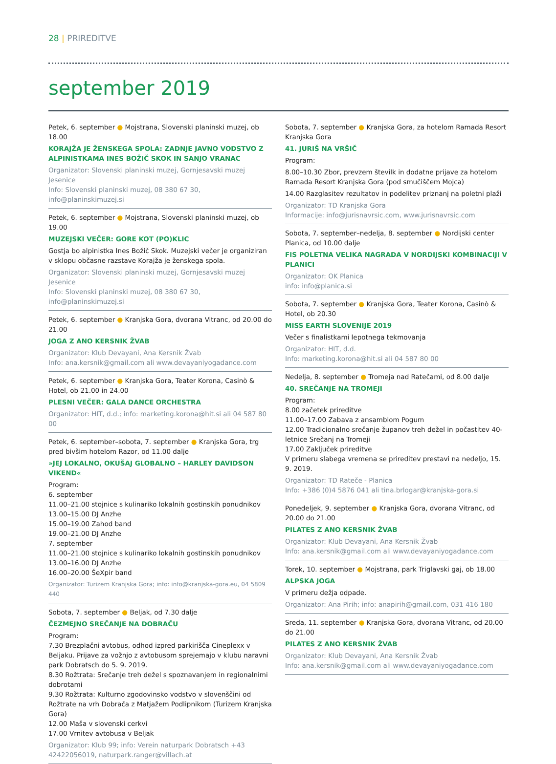28 | PRIREDITVE
september 2019
Petek, 6. september ● Mojstrana, Slovenski planinski muzej, ob 18.00
KORAJŽA JE ŽENSKEGA SPOLA: ZADNJE JAVNO VODSTVO Z ALPINISTKAMA INES BOŽIČ SKOK IN SANJO VRANAC
Organizator: Slovenski planinski muzej, Gornjesavski muzej Jesenice
Info: Slovenski planinski muzej, 08 380 67 30, info@planinskimuzej.si
Petek, 6. september ● Mojstrana, Slovenski planinski muzej, ob 19.00
MUZEJSKI VEČER: GORE KOT (PO)KLIC
Gostja bo alpinistka Ines Božič Skok. Muzejski večer je organiziran v sklopu občasne razstave Korajža je ženskega spola.
Organizator: Slovenski planinski muzej, Gornjesavski muzej Jesenice
Info: Slovenski planinski muzej, 08 380 67 30, info@planinskimuzej.si
Petek, 6. september ● Kranjska Gora, dvorana Vitranc, od 20.00 do 21.00
JOGA Z ANO KERSNIK ŽVAB
Organizator: Klub Devayani, Ana Kersnik Žvab
Info: ana.kersnik@gmail.com ali www.devayaniyogadance.com
Petek, 6. september ● Kranjska Gora, Teater Korona, Casinò & Hotel, ob 21.00 in 24.00
PLESNI VEČER: GALA DANCE ORCHESTRA
Organizator: HIT, d.d.; info: marketing.korona@hit.si ali 04 587 80 00
Petek, 6. september–sobota, 7. september ● Kranjska Gora, trg pred bivšim hotelom Razor, od 11.00 dalje
»JEJ LOKALNO, OKUŠAJ GLOBALNO – HARLEY DAVIDSON VIKEND«
Program:
6. september
11.00–21.00 stojnice s kulinariko lokalnih gostinskih ponudnikov
13.00–15.00 DJ Anzhe
15.00–19.00 Zahod band
19.00–21.00 DJ Anzhe
7. september
11.00–21.00 stojnice s kulinariko lokalnih gostinskih ponudnikov
13.00–16.00 DJ Anzhe
16.00–20.00 ŠeXpir band
Organizator: Turizem Kranjska Gora; info: info@kranjska-gora.eu, 04 5809 440
Sobota, 7. september ● Beljak, od 7.30 dalje
ČEZMEJNO SREČANJE NA DOBRAČU
Program:
7.30 Brezplačni avtobus, odhod izpred parkirišča Cineplexx v Beljaku. Prijave za vožnjo z avtobusom sprejemajo v klubu naravni park Dobratsch do 5. 9. 2019.
8.30 Rožtrata: Srečanje treh dežel s spoznavanjem in regionalnimi dobrotami
9.30 Rožtrata: Kulturno zgodovinsko vodstvo v slovenščini od Rožtrate na vrh Dobrača z Matjažem Podlipnikom (Turizem Kranjska Gora)
12.00 Maša v slovenski cerkvi
17.00 Vrnitev avtobusa v Beljak
Organizator: Klub 99; info: Verein naturpark Dobratsch +43 42422056019, naturpark.ranger@villach.at
Sobota, 7. september ● Kranjska Gora, za hotelom Ramada Resort Kranjska Gora
41. JURIŠ NA VRŠIČ
Program:
8.00–10.30 Zbor, prevzem številk in dodatne prijave za hotelom Ramada Resort Kranjska Gora (pod smučiščem Mojca)
14.00 Razglasitev rezultatov in podelitev priznanj na poletni plaži
Organizator: TD Kranjska Gora
Informacije: info@jurisnavrsic.com, www.jurisnavrsic.com
Sobota, 7. september–nedelja, 8. september ● Nordijski center Planica, od 10.00 dalje
FIS POLETNA VELIKA NAGRADA V NORDIJSKI KOMBINACIJI V PLANICI
Organizator: OK Planica
info: info@planica.si
Sobota, 7. september ● Kranjska Gora, Teater Korona, Casinò & Hotel, ob 20.30
MISS EARTH SLOVENIJE 2019
Večer s finalistkami lepotnega tekmovanja
Organizator: HIT, d.d.
Info: marketing.korona@hit.si ali 04 587 80 00
Nedelja, 8. september ● Tromeja nad Ratečami, od 8.00 dalje
40. SREČANJE NA TROMEJI
Program:
8.00 začetek prireditve
11.00–17.00 Zabava z ansamblom Pogum
12.00 Tradicionalno srečanje županov treh dežel in počastitev 40-letnice Srečanj na Tromeji
17.00 Zaključek prireditve
V primeru slabega vremena se prireditev prestavi na nedeljo, 15. 9. 2019.
Organizator: TD Rateče - Planica
Info: +386 (0)4 5876 041 ali tina.brlogar@kranjska-gora.si
Ponedeljek, 9. september ● Kranjska Gora, dvorana Vitranc, od 20.00 do 21.00
PILATES Z ANO KERSNIK ŽVAB
Organizator: Klub Devayani, Ana Kersnik Žvab
Info: ana.kersnik@gmail.com ali www.devayaniyogadance.com
Torek, 10. september ● Mojstrana, park Triglavski gaj, ob 18.00
ALPSKA JOGA
V primeru dežja odpade.
Organizator: Ana Pirih; info: anapirih@gmail.com, 031 416 180
Sreda, 11. september ● Kranjska Gora, dvorana Vitranc, od 20.00 do 21.00
PILATES Z ANO KERSNIK ŽVAB
Organizator: Klub Devayani, Ana Kersnik Žvab
Info: ana.kersnik@gmail.com ali www.devayaniyogadance.com